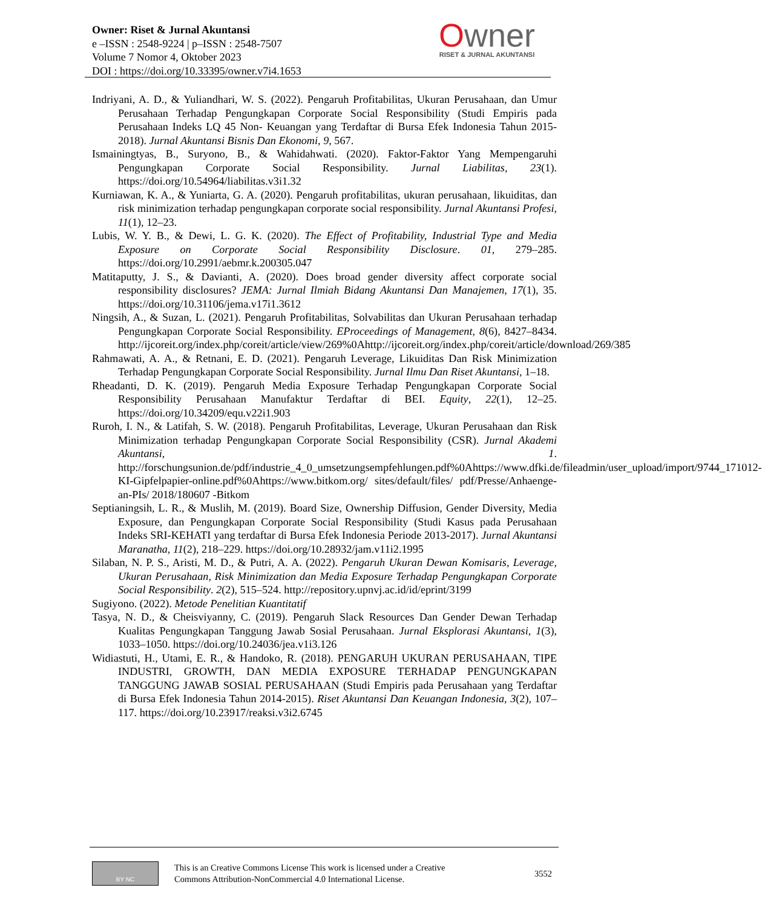Owner: Riset & Jurnal Akuntansi
e –ISSN : 2548-9224 | p–ISSN : 2548-7507
Volume 7 Nomor 4, Oktober 2023
DOI : https://doi.org/10.33395/owner.v7i4.1653
Owner
RISET & JURNAL AKUNTANSI
Indriyani, A. D., & Yuliandhari, W. S. (2022). Pengaruh Profitabilitas, Ukuran Perusahaan, dan Umur Perusahaan Terhadap Pengungkapan Corporate Social Responsibility (Studi Empiris pada Perusahaan Indeks LQ 45 Non- Keuangan yang Terdaftar di Bursa Efek Indonesia Tahun 2015-2018). Jurnal Akuntansi Bisnis Dan Ekonomi, 9, 567.
Ismainingtyas, B., Suryono, B., & Wahidahwati. (2020). Faktor-Faktor Yang Mempengaruhi Pengungkapan Corporate Social Responsibility. Jurnal Liabilitas, 23(1). https://doi.org/10.54964/liabilitas.v3i1.32
Kurniawan, K. A., & Yuniarta, G. A. (2020). Pengaruh profitabilitas, ukuran perusahaan, likuiditas, dan risk minimization terhadap pengungkapan corporate social responsibility. Jurnal Akuntansi Profesi, 11(1), 12–23.
Lubis, W. Y. B., & Dewi, L. G. K. (2020). The Effect of Profitability, Industrial Type and Media Exposure on Corporate Social Responsibility Disclosure. 01, 279–285. https://doi.org/10.2991/aebmr.k.200305.047
Matitaputty, J. S., & Davianti, A. (2020). Does broad gender diversity affect corporate social responsibility disclosures? JEMA: Jurnal Ilmiah Bidang Akuntansi Dan Manajemen, 17(1), 35. https://doi.org/10.31106/jema.v17i1.3612
Ningsih, A., & Suzan, L. (2021). Pengaruh Profitabilitas, Solvabilitas dan Ukuran Perusahaan terhadap Pengungkapan Corporate Social Responsibility. EProceedings of Management, 8(6), 8427–8434. http://ijcoreit.org/index.php/coreit/article/view/269%0Ahttp://ijcoreit.org/index.php/coreit/article/download/269/385
Rahmawati, A. A., & Retnani, E. D. (2021). Pengaruh Leverage, Likuiditas Dan Risk Minimization Terhadap Pengungkapan Corporate Social Responsibility. Jurnal Ilmu Dan Riset Akuntansi, 1–18.
Rheadanti, D. K. (2019). Pengaruh Media Exposure Terhadap Pengungkapan Corporate Social Responsibility Perusahaan Manufaktur Terdaftar di BEI. Equity, 22(1), 12–25. https://doi.org/10.34209/equ.v22i1.903
Ruroh, I. N., & Latifah, S. W. (2018). Pengaruh Profitabilitas, Leverage, Ukuran Perusahaan dan Risk Minimization terhadap Pengungkapan Corporate Social Responsibility (CSR). Jurnal Akademi Akuntansi, 1. http://forschungsunion.de/pdf/industrie_4_0_umsetzungsempfehlungen.pdf%0Ahttps://www.dfki.de/fileadmin/user_upload/import/9744_171012-KI-Gipfelpapier-online.pdf%0Ahttps://www.bitkom.org/ sites/default/files/ pdf/Presse/Anhaenge-an-PIs/ 2018/180607 -Bitkom
Septianingsih, L. R., & Muslih, M. (2019). Board Size, Ownership Diffusion, Gender Diversity, Media Exposure, dan Pengungkapan Corporate Social Responsibility (Studi Kasus pada Perusahaan Indeks SRI-KEHATI yang terdaftar di Bursa Efek Indonesia Periode 2013-2017). Jurnal Akuntansi Maranatha, 11(2), 218–229. https://doi.org/10.28932/jam.v11i2.1995
Silaban, N. P. S., Aristi, M. D., & Putri, A. A. (2022). Pengaruh Ukuran Dewan Komisaris, Leverage, Ukuran Perusahaan, Risk Minimization dan Media Exposure Terhadap Pengungkapan Corporate Social Responsibility. 2(2), 515–524. http://repository.upnvj.ac.id/id/eprint/3199
Sugiyono. (2022). Metode Penelitian Kuantitatif
Tasya, N. D., & Cheisviyanny, C. (2019). Pengaruh Slack Resources Dan Gender Dewan Terhadap Kualitas Pengungkapan Tanggung Jawab Sosial Perusahaan. Jurnal Eksplorasi Akuntansi, 1(3), 1033–1050. https://doi.org/10.24036/jea.v1i3.126
Widiastuti, H., Utami, E. R., & Handoko, R. (2018). PENGARUH UKURAN PERUSAHAAN, TIPE INDUSTRI, GROWTH, DAN MEDIA EXPOSURE TERHADAP PENGUNGKAPAN TANGGUNG JAWAB SOSIAL PERUSAHAAN (Studi Empiris pada Perusahaan yang Terdaftar di Bursa Efek Indonesia Tahun 2014-2015). Riset Akuntansi Dan Keuangan Indonesia, 3(2), 107–117. https://doi.org/10.23917/reaksi.v3i2.6745
BY NC
This is an Creative Commons License This work is licensed under a Creative
Commons Attribution-NonCommercial 4.0 International License.
3552